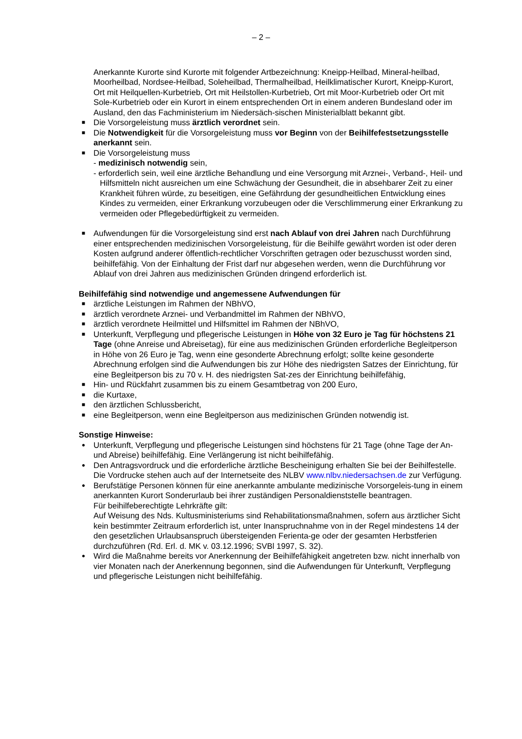– 2 –
Anerkannte Kurorte sind Kurorte mit folgender Artbezeichnung: Kneipp-Heilbad, Mineral-heilbad, Moorheilbad, Nordsee-Heilbad, Soleheilbad, Thermalheilbad, Heilklimatischer Kurort, Kneipp-Kurort, Ort mit Heilquellen-Kurbetrieb, Ort mit Heilstollen-Kurbetrieb, Ort mit Moor-Kurbetrieb oder Ort mit Sole-Kurbetrieb oder ein Kurort in einem entsprechenden Ort in einem anderen Bundesland oder im Ausland, den das Fachministerium im Niedersäch-sischen Ministerialblatt bekannt gibt.
■ Die Vorsorgeleistung muss ärztlich verordnet sein.
■ Die Notwendigkeit für die Vorsorgeleistung muss vor Beginn von der Beihilfefestsetzungsstelle anerkannt sein.
■ Die Vorsorgeleistung muss
- medizinisch notwendig sein,
- erforderlich sein, weil eine ärztliche Behandlung und eine Versorgung mit Arznei-, Verband-, Heil- und Hilfsmitteln nicht ausreichen um eine Schwächung der Gesundheit, die in absehbarer Zeit zu einer Krankheit führen würde, zu beseitigen, eine Gefährdung der gesundheitlichen Entwicklung eines Kindes zu vermeiden, einer Erkrankung vorzubeugen oder die Verschlimmerung einer Erkrankung zu vermeiden oder Pflegebedürftigkeit zu vermeiden.
■ Aufwendungen für die Vorsorgeleistung sind erst nach Ablauf von drei Jahren nach Durchführung einer entsprechenden medizinischen Vorsorgeleistung, für die Beihilfe gewährt worden ist oder deren Kosten aufgrund anderer öffentlich-rechtlicher Vorschriften getragen oder bezuschusst worden sind, beihilfefähig. Von der Einhaltung der Frist darf nur abgesehen werden, wenn die Durchführung vor Ablauf von drei Jahren aus medizinischen Gründen dringend erforderlich ist.
Beihilfefähig sind notwendige und angemessene Aufwendungen für
■ ärztliche Leistungen im Rahmen der NBhVO,
■ ärztlich verordnete Arznei- und Verbandmittel im Rahmen der NBhVO,
■ ärztlich verordnete Heilmittel und Hilfsmittel im Rahmen der NBhVO,
■ Unterkunft, Verpflegung und pflegerische Leistungen in Höhe von 32 Euro je Tag für höchstens 21 Tage (ohne Anreise und Abreisetag), für eine aus medizinischen Gründen erforderliche Begleitperson in Höhe von 26 Euro je Tag, wenn eine gesonderte Abrechnung erfolgt; sollte keine gesonderte Abrechnung erfolgen sind die Aufwendungen bis zur Höhe des niedrigsten Satzes der Einrichtung, für eine Begleitperson bis zu 70 v. H. des niedrigsten Sat-zes der Einrichtung beihilfefähig,
■ Hin- und Rückfahrt zusammen bis zu einem Gesamtbetrag von 200 Euro,
■ die Kurtaxe,
■ den ärztlichen Schlussbericht,
■ eine Begleitperson, wenn eine Begleitperson aus medizinischen Gründen notwendig ist.
Sonstige Hinweise:
● Unterkunft, Verpflegung und pflegerische Leistungen sind höchstens für 21 Tage (ohne Tage der An- und Abreise) beihilfefähig. Eine Verlängerung ist nicht beihilfefähig.
● Den Antragsvordruck und die erforderliche ärztliche Bescheinigung erhalten Sie bei der Beihilfestelle. Die Vordrucke stehen auch auf der Internetseite des NLBV www.nlbv.niedersachsen.de zur Verfügung.
● Berufstätige Personen können für eine anerkannte ambulante medizinische Vorsorgeleis-tung in einem anerkannten Kurort Sonderurlaub bei ihrer zuständigen Personaldienststelle beantragen.
Für beihilfeberechtigte Lehrkräfte gilt:
Auf Weisung des Nds. Kultusministeriums sind Rehabilitationsmaßnahmen, sofern aus ärztlicher Sicht kein bestimmter Zeitraum erforderlich ist, unter Inanspruchnahme von in der Regel mindestens 14 der den gesetzlichen Urlaubsanspruch übersteigenden Ferienta-ge oder der gesamten Herbstferien durchzuführen (Rd. Erl. d. MK v. 03.12.1996; SVBl 1997, S. 32).
● Wird die Maßnahme bereits vor Anerkennung der Beihilfefähigkeit angetreten bzw. nicht innerhalb von vier Monaten nach der Anerkennung begonnen, sind die Aufwendungen für Unterkunft, Verpflegung und pflegerische Leistungen nicht beihilfefähig.